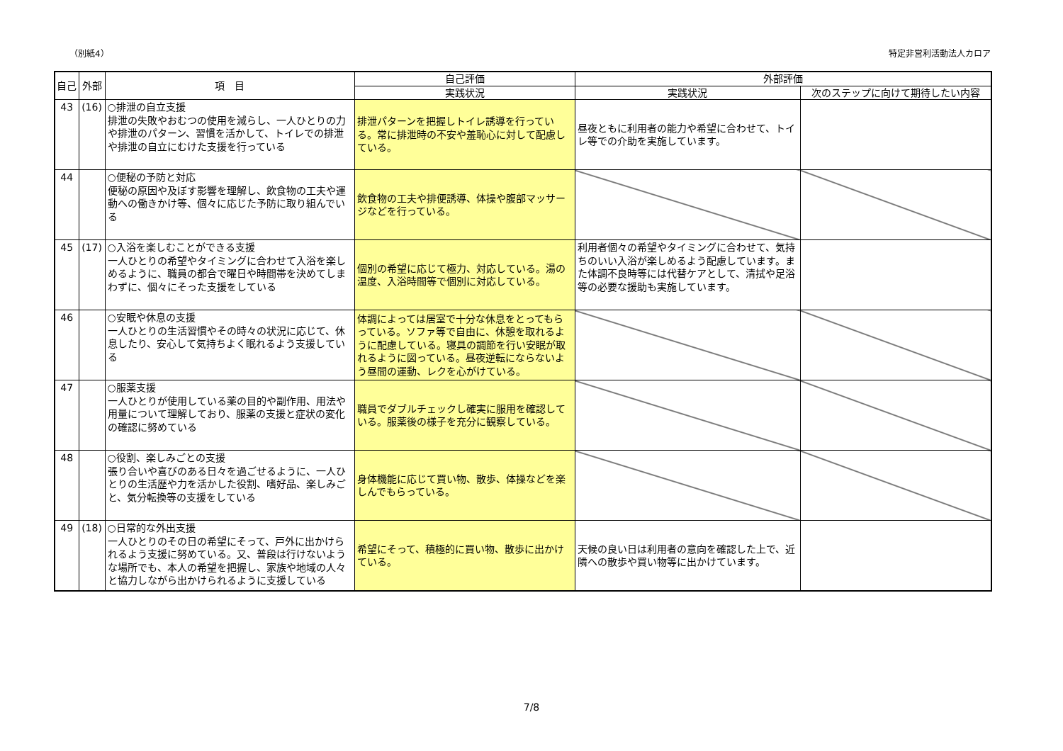（別紙4） 特定非営利活動法人カロア
| 自己 | 外部 | 項 目 | 自己評価 | 外部評価 | |
| --- | --- | --- | --- | --- | --- |
| | | | 実践状況 | 実践状況 | 次のステップに向けて期待したい内容 |
| 43 | (16) | ○排泄の自立支援 排泄の失敗やおむつの使用を減らし、一人ひとりの力や排泄のパターン、習慣を活かして、トイレでの排泄や排泄の自立にむけた支援を行っている | 排泄パターンを把握しトイレ誘導を行っている。常に排泄時の不安や羞恥心に対して配慮している。 | 昼夜ともに利用者の能力や希望に合わせて、トイレ等での介助を実施しています。 | |
| 44 | | ○便秘の予防と対応 便秘の原因や及ぼす影響を理解し、飲食物の工夫や運動への働きかけ等、個々に応じた予防に取り組んでいる | 飲食物の工夫や排便誘導、体操や腹部マッサージなどを行っている。 | | |
| 45 | (17) | ○入浴を楽しむことができる支援 一人ひとりの希望やタイミングに合わせて入浴を楽しめるように、職員の都合で曜日や時間帯を決めてしまわずに、個々にそった支援をしている | 個別の希望に応じて極力、対応している。湯の温度、入浴時間等で個別に対応している。 | 利用者個々の希望やタイミングに合わせて、気持ちのいい入浴が楽しめるよう配慮しています。また体調不良時等には代替ケアとして、清拭や足浴等の必要な援助も実施しています。 | |
| 46 | | ○安眠や休息の支援 一人ひとりの生活習慣やその時々の状況に応じて、休息したり、安心して気持ちよく眠れるよう支援している | 体調によっては居室で十分な休息をとってもらっている。ソファ等で自由に、休憩を取れるように配慮している。寝具の調節を行い安眠が取れるように図っている。昼夜逆転にならないよう昼間の運動、レクを心がけている。 | | |
| 47 | | ○服薬支援 一人ひとりが使用している薬の目的や副作用、用法や用量について理解しており、服薬の支援と症状の変化の確認に努めている | 職員でダブルチェックし確実に服用を確認している。服薬後の様子を充分に観察している。 | | |
| 48 | | ○役割、楽しみごとの支援 張り合いや喜びのある日々を過ごせるように、一人ひとりの生活歴や力を活かした役割、嗜好品、楽しみごと、気分転換等の支援をしている | 身体機能に応じて買い物、散歩、体操などを楽しんでもらっている。 | | |
| 49 | (18) | ○日常的な外出支援 一人ひとりのその日の希望にそって、戸外に出かけられるよう支援に努めている。又、普段は行けないような場所でも、本人の希望を把握し、家族や地域の人々と協力しながら出かけられるように支援している | 希望にそって、積極的に買い物、散歩に出かけている。 | 天候の良い日は利用者の意向を確認した上で、近隣への散歩や買い物等に出かけています。 | |
7/8